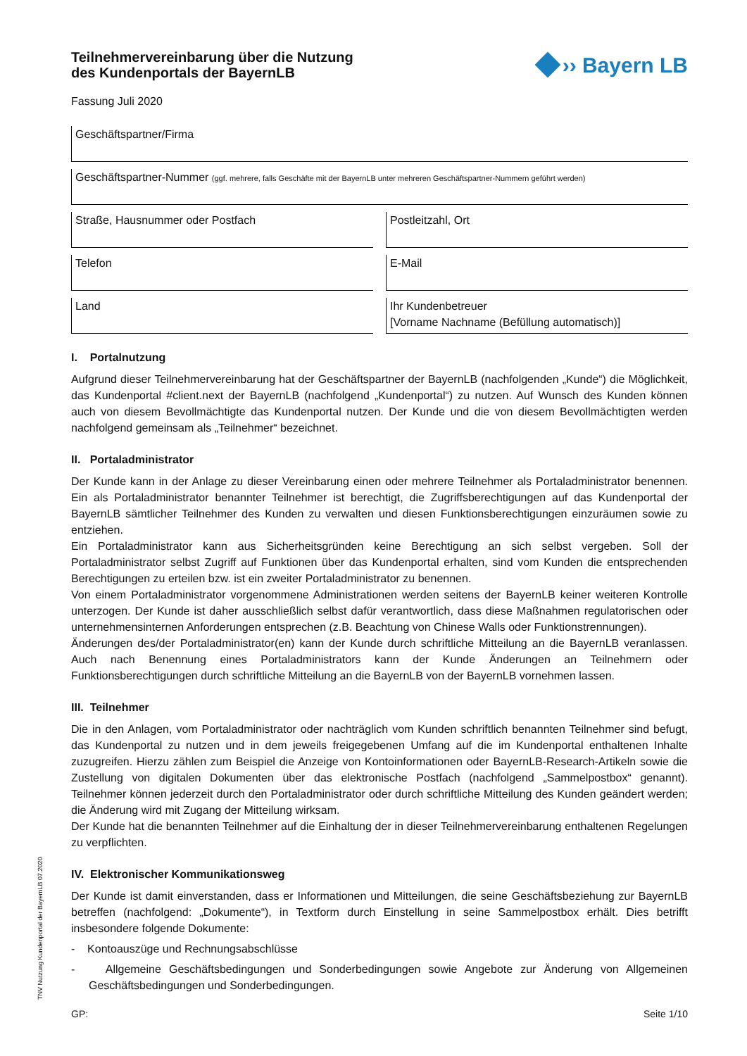Teilnehmervereinbarung über die Nutzung
des Kundenportals der BayernLB
›› Bayern LB
Fassung Juli 2020
Geschäftspartner/Firma
Geschäftspartner-Nummer (ggf. mehrere, falls Geschäfte mit der BayernLB unter mehreren Geschäftspartner-Nummern geführt werden)
Straße, Hausnummer oder Postfach
Postleitzahl, Ort
Telefon E-Mail
Land Ihr Kundenbetreuer
[Vorname Nachname (Befüllung automatisch)]
I. Portalnutzung
Aufgrund dieser Teilnehmervereinbarung hat der Geschäftspartner der BayernLB (nachfolgenden „Kunde“) die Möglichkeit, das Kundenportal #client.next der BayernLB (nachfolgend „Kundenportal“) zu nutzen. Auf Wunsch des Kunden können auch von diesem Bevollmächtigte das Kundenportal nutzen. Der Kunde und die von diesem Bevollmächtigten werden nachfolgend gemeinsam als „Teilnehmer“ bezeichnet.
II. Portaladministrator
Der Kunde kann in der Anlage zu dieser Vereinbarung einen oder mehrere Teilnehmer als Portaladministrator benennen. Ein als Portaladministrator benannter Teilnehmer ist berechtigt, die Zugriffsberechtigungen auf das Kundenportal der BayernLB sämtlicher Teilnehmer des Kunden zu verwalten und diesen Funktionsberechtigungen einzuräumen sowie zu entziehen.
Ein Portaladministrator kann aus Sicherheitsgründen keine Berechtigung an sich selbst vergeben. Soll der Portaladministrator selbst Zugriff auf Funktionen über das Kundenportal erhalten, sind vom Kunden die entsprechenden Berechtigungen zu erteilen bzw. ist ein zweiter Portaladministrator zu benennen.
Von einem Portaladministrator vorgenommene Administrationen werden seitens der BayernLB keiner weiteren Kontrolle unterzogen. Der Kunde ist daher ausschließlich selbst dafür verantwortlich, dass diese Maßnahmen regulatorischen oder unternehmensinternen Anforderungen entsprechen (z.B. Beachtung von Chinese Walls oder Funktionstrennungen).
Änderungen des/der Portaladministrator(en) kann der Kunde durch schriftliche Mitteilung an die BayernLB veranlassen. Auch nach Benennung eines Portaladministrators kann der Kunde Änderungen an Teilnehmern oder Funktionsberechtigungen durch schriftliche Mitteilung an die BayernLB von der BayernLB vornehmen lassen.
III. Teilnehmer
Die in den Anlagen, vom Portaladministrator oder nachträglich vom Kunden schriftlich benannten Teilnehmer sind befugt, das Kundenportal zu nutzen und in dem jeweils freigegebenen Umfang auf die im Kundenportal enthaltenen Inhalte zuzugreifen. Hierzu zählen zum Beispiel die Anzeige von Kontoinformationen oder BayernLB-Research-Artikeln sowie die Zustellung von digitalen Dokumenten über das elektronische Postfach (nachfolgend „Sammelpostbox“ genannt). Teilnehmer können jederzeit durch den Portaladministrator oder durch schriftliche Mitteilung des Kunden geändert werden; die Änderung wird mit Zugang der Mitteilung wirksam.
Der Kunde hat die benannten Teilnehmer auf die Einhaltung der in dieser Teilnehmervereinbarung enthaltenen Regelungen zu verpflichten.
IV. Elektronischer Kommunikationsweg
Der Kunde ist damit einverstanden, dass er Informationen und Mitteilungen, die seine Geschäftsbeziehung zur BayernLB betreffen (nachfolgend: „Dokumente“), in Textform durch Einstellung in seine Sammelpostbox erhält. Dies betrifft insbesondere folgende Dokumente:
- Kontoauszüge und Rechnungsabschlüsse
- Allgemeine Geschäftsbedingungen und Sonderbedingungen sowie Angebote zur Änderung von Allgemeinen Geschäftsbedingungen und Sonderbedingungen.
GP: Seite 1/10
TNV Nutzung Kundenportal der BayernLB 07.2020